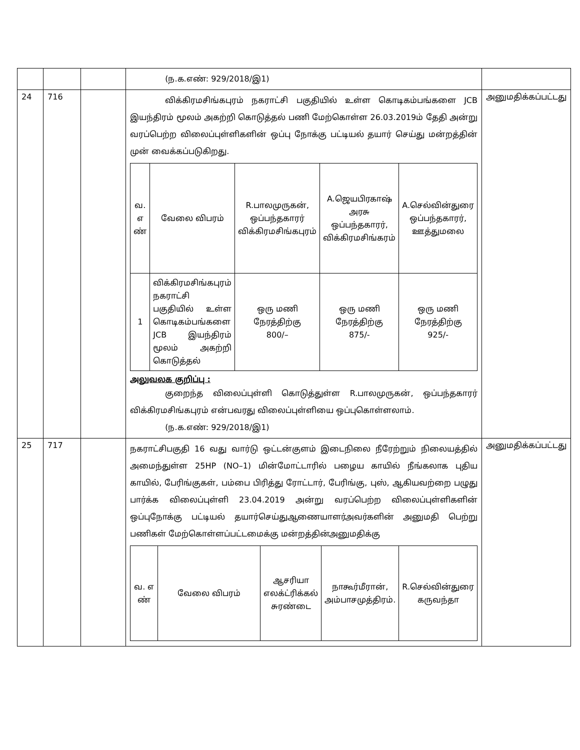| | | | (ந.க.எண்: 929/2018/இ1) | |
| 24 | 716 | | விக்கிரமசிங்கபுரம் நகராட்சி பகுதியில் உள்ள கொடிகம்பங்களை JCB இயந்திரம் மூலம் அகற்றி கொடுத்தல் பணி மேற்கொள்ள 26.03.2019ம் தேதி அன்று வரப்பெற்ற விலைப்புள்ளிகளின் ஒப்பு நோக்கு பட்டியல் தயார் செய்து மன்றத்தின் முன் வைக்கப்படுகிறது. / வ. எ ண் / வேலை விபரம் / R.பாலமுருகன், ஒப்பந்தகாரர் விக்கிரமசிங்கபுரம் / A.ஜெயபிரகாஷ் அரசு ஒப்பந்தகாரர், விக்கிரமசிங்கரம் / A.செல்வின்துரை ஒப்பந்தகாரர், ஊத்துமலை / / 1 / விக்கிரமசிங்கபுரம் நகராட்சி பகுதியில் உள்ள கொடிகம்பங்களை JCB இயந்திரம் மூலம் அகற்றி கொடுத்தல் / ஒரு மணி நேரத்திற்கு 800/– / ஒரு மணி நேரத்திற்கு 875/- / ஒரு மணி நேரத்திற்கு 925/- / அலுவலக குறிப்பு : குறைந்த விலைப்புள்ளி கொடுத்துள்ள R.பாலமுருகன், ஒப்பந்தகாரர் விக்கிரமசிங்கபுரம் என்பவரது விலைப்புள்ளியை ஒப்புகொள்ளலாம். (ந.க.எண்: 929/2018/இ1) | அனுமதிக்கப்பட்டது |
| 25 | 717 | | நகராட்சிபகுதி 16 வது வார்டு ஒட்டன்குளம் இடைநிலை நீரேற்றும் நிலையத்தில் அமைந்துள்ள 25HP (NO–1) மின்மோட்டாரில் பழைய காயில் நீங்கலாக புதிய காயில், பேரிங்குகள், பம்பை பிரித்து ரோட்டார், பேரிங்கு, புஸ், ஆகியவற்றை பழுது பார்க்க விலைப்புள்ளி 23.04.2019 அன்று வரப்பெற்ற விலைப்புள்ளிகளின் ஒப்புநோக்கு பட்டியல் தயார்செய்துஆணையாளர்அவர்களின் அனுமதி பெற்று பணிகள் மேற்கொள்ளப்பட்டமைக்கு மன்றத்தின்அனுமதிக்கு / வ. எ ண் / வேலை விபரம் / ஆசரியா எலக்ட்ரிக்கல் சுரண்டை / நாகூர்மீரான், அம்பாசமுத்திரம். / R.செல்வின்துரை கருவந்தா / | அனுமதிக்கப்பட்டது |